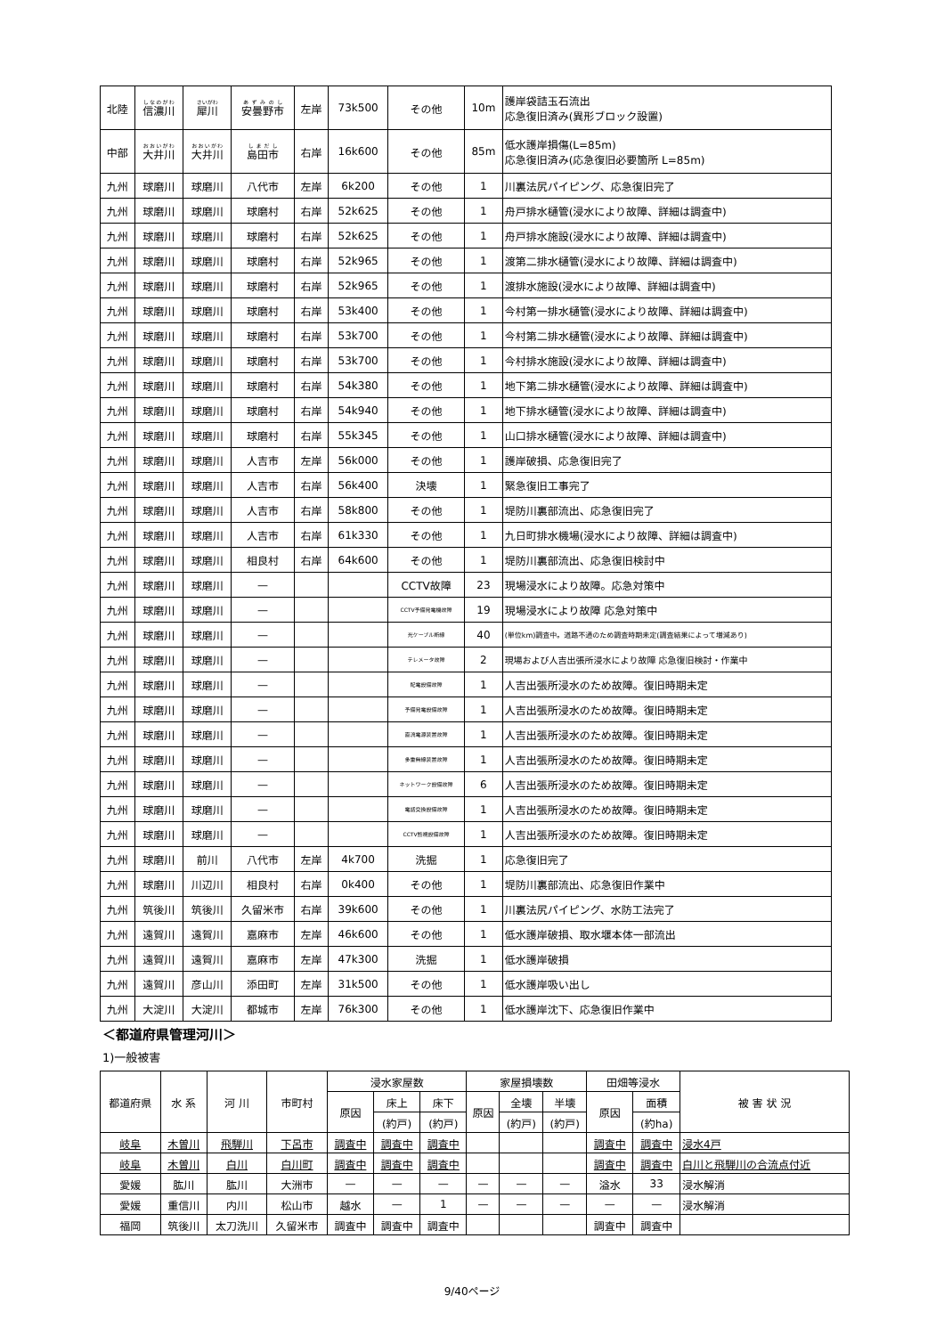| 北陸 | 信濃川 | 犀川 | 安曇野市 | 左岸 | 73k500 | その他 | 10m | 護岸袋詰玉石流出 応急復旧済み(異形ブロック設置) |
| 中部 | 大井川 | 大井川 | 島田市 | 右岸 | 16k600 | その他 | 85m | 低水護岸損傷(L=85m) 応急復旧済み(応急復旧必要箇所 L=85m) |
| 九州 | 球磨川 | 球磨川 | 八代市 | 左岸 | 6k200 | その他 | 1 | 川裏法尻パイピング、応急復旧完了 |
| 九州 | 球磨川 | 球磨川 | 球磨村 | 右岸 | 52k625 | その他 | 1 | 舟戸排水樋管(浸水により故障、詳細は調査中) |
| 九州 | 球磨川 | 球磨川 | 球磨村 | 右岸 | 52k625 | その他 | 1 | 舟戸排水施設(浸水により故障、詳細は調査中) |
| 九州 | 球磨川 | 球磨川 | 球磨村 | 右岸 | 52k965 | その他 | 1 | 渡第二排水樋管(浸水により故障、詳細は調査中) |
| 九州 | 球磨川 | 球磨川 | 球磨村 | 右岸 | 52k965 | その他 | 1 | 渡排水施設(浸水により故障、詳細は調査中) |
| 九州 | 球磨川 | 球磨川 | 球磨村 | 右岸 | 53k400 | その他 | 1 | 今村第一排水樋管(浸水により故障、詳細は調査中) |
| 九州 | 球磨川 | 球磨川 | 球磨村 | 右岸 | 53k700 | その他 | 1 | 今村第二排水樋管(浸水により故障、詳細は調査中) |
| 九州 | 球磨川 | 球磨川 | 球磨村 | 右岸 | 53k700 | その他 | 1 | 今村排水施設(浸水により故障、詳細は調査中) |
| 九州 | 球磨川 | 球磨川 | 球磨村 | 右岸 | 54k380 | その他 | 1 | 地下第二排水樋管(浸水により故障、詳細は調査中) |
| 九州 | 球磨川 | 球磨川 | 球磨村 | 右岸 | 54k940 | その他 | 1 | 地下排水樋管(浸水により故障、詳細は調査中) |
| 九州 | 球磨川 | 球磨川 | 球磨村 | 右岸 | 55k345 | その他 | 1 | 山口排水樋管(浸水により故障、詳細は調査中) |
| 九州 | 球磨川 | 球磨川 | 人吉市 | 左岸 | 56k000 | その他 | 1 | 護岸破損、応急復旧完了 |
| 九州 | 球磨川 | 球磨川 | 人吉市 | 右岸 | 56k400 | 決壊 | 1 | 緊急復旧工事完了 |
| 九州 | 球磨川 | 球磨川 | 人吉市 | 右岸 | 58k800 | その他 | 1 | 堤防川裏部流出、応急復旧完了 |
| 九州 | 球磨川 | 球磨川 | 人吉市 | 右岸 | 61k330 | その他 | 1 | 九日町排水機場(浸水により故障、詳細は調査中) |
| 九州 | 球磨川 | 球磨川 | 相良村 | 右岸 | 64k600 | その他 | 1 | 堤防川裏部流出、応急復旧検討中 |
| 九州 | 球磨川 | 球磨川 | — | | | CCTV故障 | 23 | 現場浸水により故障。応急対策中 |
| 九州 | 球磨川 | 球磨川 | — | | | CCTV予備発電機故障 | 19 | 現場浸水により故障 応急対策中 |
| 九州 | 球磨川 | 球磨川 | — | | | 光ケーブル断線 | 40 | (単位km)調査中。道路不通のため調査時期未定(調査結果によって増減あり) |
| 九州 | 球磨川 | 球磨川 | — | | | テレメータ故障 | 2 | 現場および人吉出張所浸水により故障 応急復旧検討・作業中 |
| 九州 | 球磨川 | 球磨川 | — | | | 配電設備故障 | 1 | 人吉出張所浸水のため故障。復旧時期未定 |
| 九州 | 球磨川 | 球磨川 | — | | | 予備発電設備故障 | 1 | 人吉出張所浸水のため故障。復旧時期未定 |
| 九州 | 球磨川 | 球磨川 | — | | | 直流電源装置故障 | 1 | 人吉出張所浸水のため故障。復旧時期未定 |
| 九州 | 球磨川 | 球磨川 | — | | | 多重無線装置故障 | 1 | 人吉出張所浸水のため故障。復旧時期未定 |
| 九州 | 球磨川 | 球磨川 | — | | | ネットワーク設備故障 | 6 | 人吉出張所浸水のため故障。復旧時期未定 |
| 九州 | 球磨川 | 球磨川 | — | | | 電話交換設備故障 | 1 | 人吉出張所浸水のため故障。復旧時期未定 |
| 九州 | 球磨川 | 球磨川 | — | | | CCTV監視設備故障 | 1 | 人吉出張所浸水のため故障。復旧時期未定 |
| 九州 | 球磨川 | 前川 | 八代市 | 左岸 | 4k700 | 洗掘 | 1 | 応急復旧完了 |
| 九州 | 球磨川 | 川辺川 | 相良村 | 右岸 | 0k400 | その他 | 1 | 堤防川裏部流出、応急復旧作業中 |
| 九州 | 筑後川 | 筑後川 | 久留米市 | 右岸 | 39k600 | その他 | 1 | 川裏法尻パイピング、水防工法完了 |
| 九州 | 遠賀川 | 遠賀川 | 嘉麻市 | 左岸 | 46k600 | その他 | 1 | 低水護岸破損、取水堰本体一部流出 |
| 九州 | 遠賀川 | 遠賀川 | 嘉麻市 | 左岸 | 47k300 | 洗掘 | 1 | 低水護岸破損 |
| 九州 | 遠賀川 | 彦山川 | 添田町 | 左岸 | 31k500 | その他 | 1 | 低水護岸吸い出し |
| 九州 | 大淀川 | 大淀川 | 都城市 | 左岸 | 76k300 | その他 | 1 | 低水護岸沈下、応急復旧作業中 |
＜都道府県管理河川＞
1)一般被害
| 都道府県 | 水 系 | 河 川 | 市町村 | 浸水家屋数 | | | 家屋損壊数 | | | 田畑等浸水 | | 被 害 状 況 |
| --- | --- | --- | --- | --- | --- | --- | --- | --- | --- | --- | --- | --- |
| | | | | 原因 | 床上 | 床下 | 原因 | 全壊 | 半壊 | 原因 | 面積 | |
| | | | | | (約戸) | (約戸) | | (約戸) | (約戸) | | (約ha) | |
| 岐阜 | 木曽川 | 飛騨川 | 下呂市 | 調査中 | 調査中 | 調査中 | | | | 調査中 | 調査中 | 浸水4戸 |
| 岐阜 | 木曽川 | 白川 | 白川町 | 調査中 | 調査中 | 調査中 | | | | 調査中 | 調査中 | 白川と飛騨川の合流点付近 |
| 愛媛 | 肱川 | 肱川 | 大洲市 | — | — | — | — | — | — | 溢水 | 33 | 浸水解消 |
| 愛媛 | 重信川 | 内川 | 松山市 | 越水 | — | 1 | — | — | — | — | — | 浸水解消 |
| 福岡 | 筑後川 | 太刀洗川 | 久留米市 | 調査中 | 調査中 | 調査中 | | | | 調査中 | 調査中 | |
9/40ページ